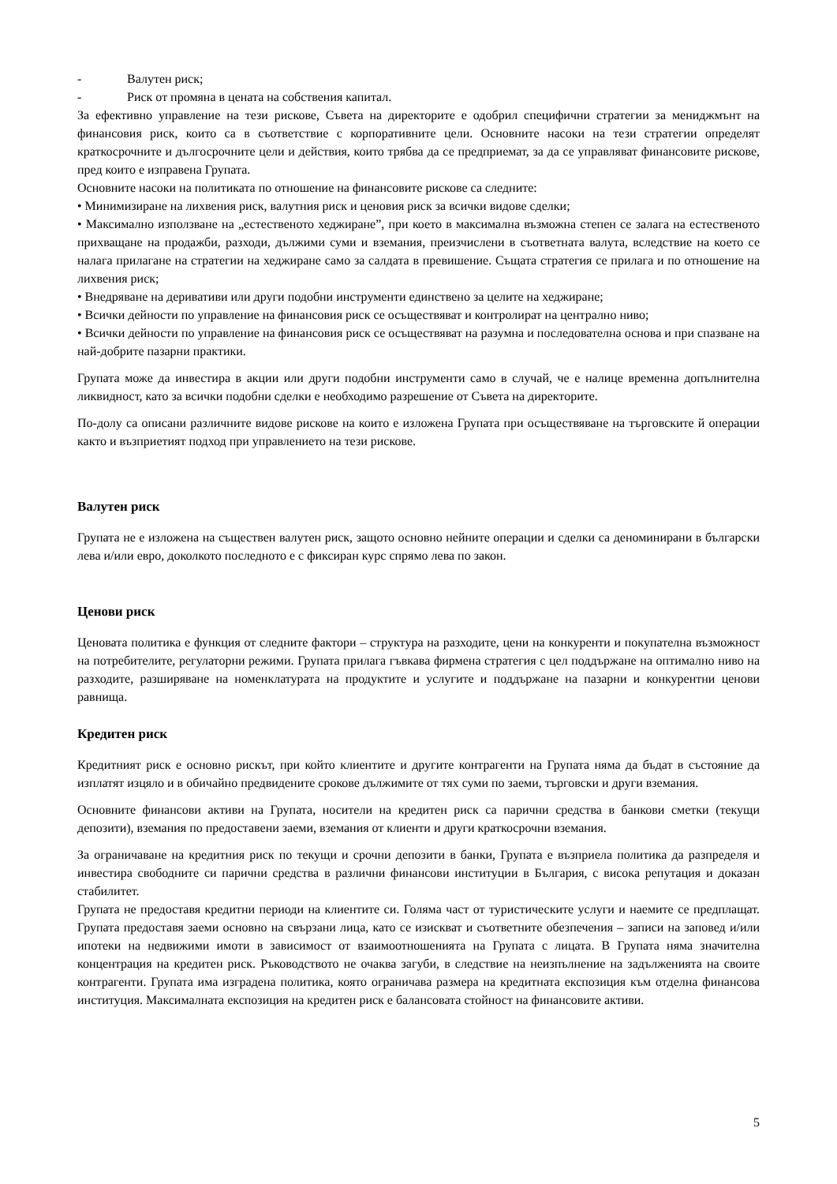- Валутен риск;
- Риск от промяна в цената на собствения капитал.
За ефективно управление на тези рискове, Съвета на директорите е одобрил специфични стратегии за мениджмънт на финансовия риск, които са в съответствие с корпоративните цели. Основните насоки на тези стратегии определят краткосрочните и дългосрочните цели и действия, които трябва да се предприемат, за да се управляват финансовите рискове, пред които е изправена Групата.
Основните насоки на политиката по отношение на финансовите рискове са следните:
• Минимизиране на лихвения риск, валутния риск и ценовия риск за всички видове сделки;
• Максимално използване на „естественото хеджиране”, при което в максимална възможна степен се залага на естественото прихващане на продажби, разходи, дължими суми и вземания, преизчислени в съответната валута, вследствие на което се налага прилагане на стратегии на хеджиране само за салдата в превишение. Същата стратегия се прилага и по отношение на лихвения риск;
• Внедряване на деривативи или други подобни инструменти единствено за целите на хеджиране;
• Всички дейности по управление на финансовия риск се осъществяват и контролират на централно ниво;
• Всички дейности по управление на финансовия риск се осъществяват на разумна и последователна основа и при спазване на най-добрите пазарни практики.
Групата може да инвестира в акции или други подобни инструменти само в случай, че е налице временна допълнителна ликвидност, като за всички подобни сделки е необходимо разрешение от Съвета на директорите.
По-долу са описани различните видове рискове на които е изложена Групата при осъществяване на търговските й операции както и възприетият подход при управлението на тези рискове.
Валутен риск
Групата не е изложена на съществен валутен риск, защото основно нейните операции и сделки са деноминирани в български лева и/или евро, доколкото последното е с фиксиран курс спрямо лева по закон.
Ценови риск
Ценовата политика е функция от следните фактори – структура на разходите, цени на конкуренти и покупателна възможност на потребителите, регулаторни режими. Групата прилага гъвкава фирмена стратегия с цел поддържане на оптимално ниво на разходите, разширяване на номенклатурата на продуктите и услугите и поддържане на пазарни и конкурентни ценови равнища.
Кредитен риск
Кредитният риск е основно рискът, при който клиентите и другите контрагенти на Групата няма да бъдат в състояние да изплатят изцяло и в обичайно предвидените срокове дължимите от тях суми по заеми, търговски и други вземания.
Основните финансови активи на Групата, носители на кредитен риск са парични средства в банкови сметки (текущи депозити), вземания по предоставени заеми, вземания от клиенти и други краткосрочни вземания.
За ограничаване на кредитния риск по текущи и срочни депозити в банки, Групата е възприела политика да разпределя и инвестира свободните си парични средства в различни финансови институции в България, с висока репутация и доказан стабилитет.
Групата не предоставя кредитни периоди на клиентите си. Голяма част от туристическите услуги и наемите се предплащат. Групата предоставя заеми основно на свързани лица, като се изискват и съответните обезпечения – записи на заповед и/или ипотеки на недвижими имоти в зависимост от взаимоотношенията на Групата с лицата. В Групата няма значителна концентрация на кредитен риск. Ръководството не очаква загуби, в следствие на неизпълнение на задълженията на своите контрагенти. Групата има изградена политика, която ограничава размера на кредитната експозиция към отделна финансова институция. Максималната експозиция на кредитен риск е балансовата стойност на финансовите активи.
5